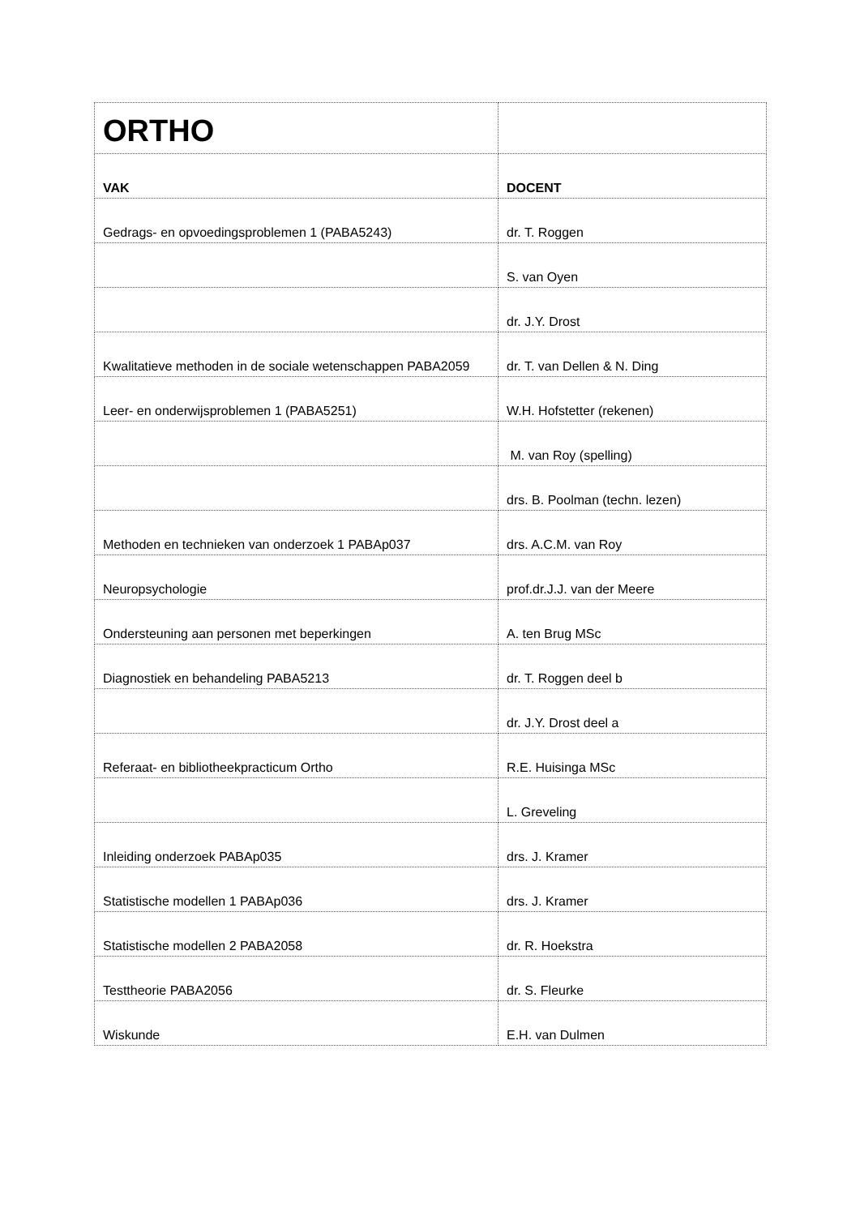| ORTHO | |
| VAK | DOCENT |
| Gedrags- en opvoedingsproblemen 1 (PABA5243) | dr. T. Roggen |
| | S. van Oyen |
| | dr. J.Y. Drost |
| Kwalitatieve methoden in de sociale wetenschappen PABA2059 | dr. T. van Dellen & N. Ding |
| Leer- en onderwijsproblemen 1 (PABA5251) | W.H. Hofstetter (rekenen) |
| | M. van Roy (spelling) |
| | drs. B. Poolman (techn. lezen) |
| Methoden en technieken van onderzoek 1 PABAp037 | drs. A.C.M. van Roy |
| Neuropsychologie | prof.dr.J.J. van der Meere |
| Ondersteuning aan personen met beperkingen | A. ten Brug MSc |
| Diagnostiek en behandeling PABA5213 | dr. T. Roggen deel b |
| | dr. J.Y. Drost deel a |
| Referaat- en bibliotheekpracticum Ortho | R.E. Huisinga MSc |
| | L. Greveling |
| Inleiding onderzoek PABAp035 | drs. J. Kramer |
| Statistische modellen 1 PABAp036 | drs. J. Kramer |
| Statistische modellen 2 PABA2058 | dr. R. Hoekstra |
| Testtheorie PABA2056 | dr. S. Fleurke |
| Wiskunde | E.H. van Dulmen |